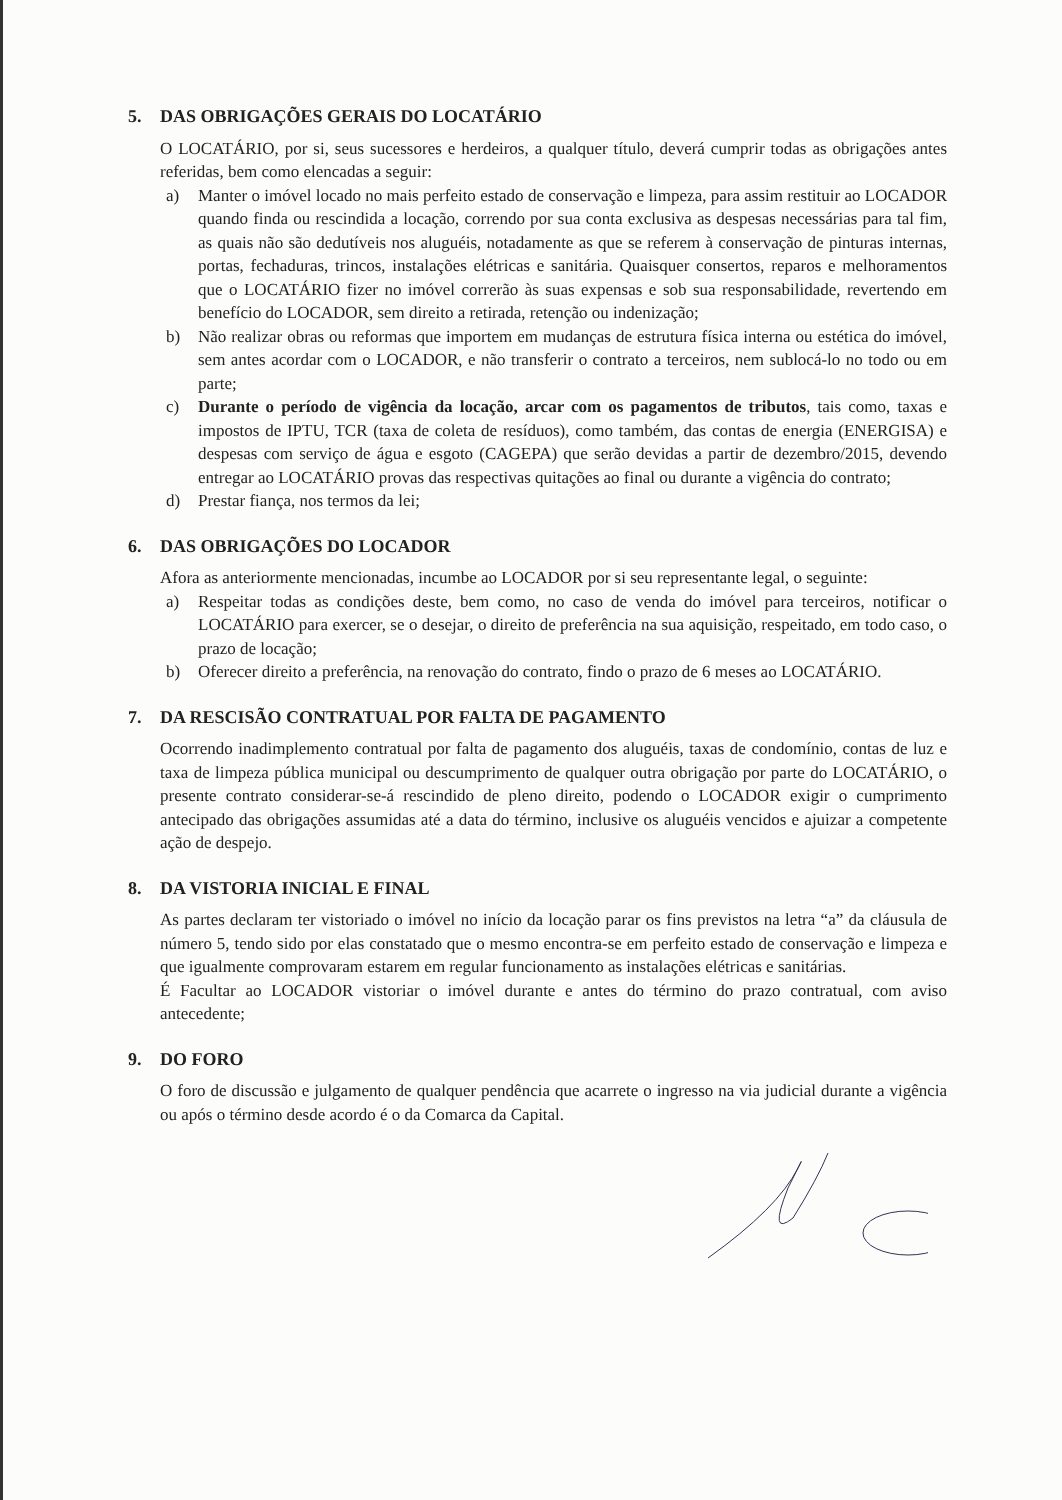5. DAS OBRIGAÇÕES GERAIS DO LOCATÁRIO
O LOCATÁRIO, por si, seus sucessores e herdeiros, a qualquer título, deverá cumprir todas as obrigações antes referidas, bem como elencadas a seguir:
a) Manter o imóvel locado no mais perfeito estado de conservação e limpeza, para assim restituir ao LOCADOR quando finda ou rescindida a locação, correndo por sua conta exclusiva as despesas necessárias para tal fim, as quais não são dedutíveis nos aluguéis, notadamente as que se referem à conservação de pinturas internas, portas, fechaduras, trincos, instalações elétricas e sanitária. Quaisquer consertos, reparos e melhoramentos que o LOCATÁRIO fizer no imóvel correrão às suas expensas e sob sua responsabilidade, revertendo em benefício do LOCADOR, sem direito a retirada, retenção ou indenização;
b) Não realizar obras ou reformas que importem em mudanças de estrutura física interna ou estética do imóvel, sem antes acordar com o LOCADOR, e não transferir o contrato a terceiros, nem sublocá-lo no todo ou em parte;
c) Durante o período de vigência da locação, arcar com os pagamentos de tributos, tais como, taxas e impostos de IPTU, TCR (taxa de coleta de resíduos), como também, das contas de energia (ENERGISA) e despesas com serviço de água e esgoto (CAGEPA) que serão devidas a partir de dezembro/2015, devendo entregar ao LOCATÁRIO provas das respectivas quitações ao final ou durante a vigência do contrato;
d) Prestar fiança, nos termos da lei;
6. DAS OBRIGAÇÕES DO LOCADOR
Afora as anteriormente mencionadas, incumbe ao LOCADOR por si seu representante legal, o seguinte:
a) Respeitar todas as condições deste, bem como, no caso de venda do imóvel para terceiros, notificar o LOCATÁRIO para exercer, se o desejar, o direito de preferência na sua aquisição, respeitado, em todo caso, o prazo de locação;
b) Oferecer direito a preferência, na renovação do contrato, findo o prazo de 6 meses ao LOCATÁRIO.
7. DA RESCISÃO CONTRATUAL POR FALTA DE PAGAMENTO
Ocorrendo inadimplemento contratual por falta de pagamento dos aluguéis, taxas de condomínio, contas de luz e taxa de limpeza pública municipal ou descumprimento de qualquer outra obrigação por parte do LOCATÁRIO, o presente contrato considerar-se-á rescindido de pleno direito, podendo o LOCADOR exigir o cumprimento antecipado das obrigações assumidas até a data do término, inclusive os aluguéis vencidos e ajuizar a competente ação de despejo.
8. DA VISTORIA INICIAL E FINAL
As partes declaram ter vistoriado o imóvel no início da locação parar os fins previstos na letra “a” da cláusula de número 5, tendo sido por elas constatado que o mesmo encontra-se em perfeito estado de conservação e limpeza e que igualmente comprovaram estarem em regular funcionamento as instalações elétricas e sanitárias.
É Facultar ao LOCADOR vistoriar o imóvel durante e antes do término do prazo contratual, com aviso antecedente;
9. DO FORO
O foro de discussão e julgamento de qualquer pendência que acarrete o ingresso na via judicial durante a vigência ou após o término desde acordo é o da Comarca da Capital.